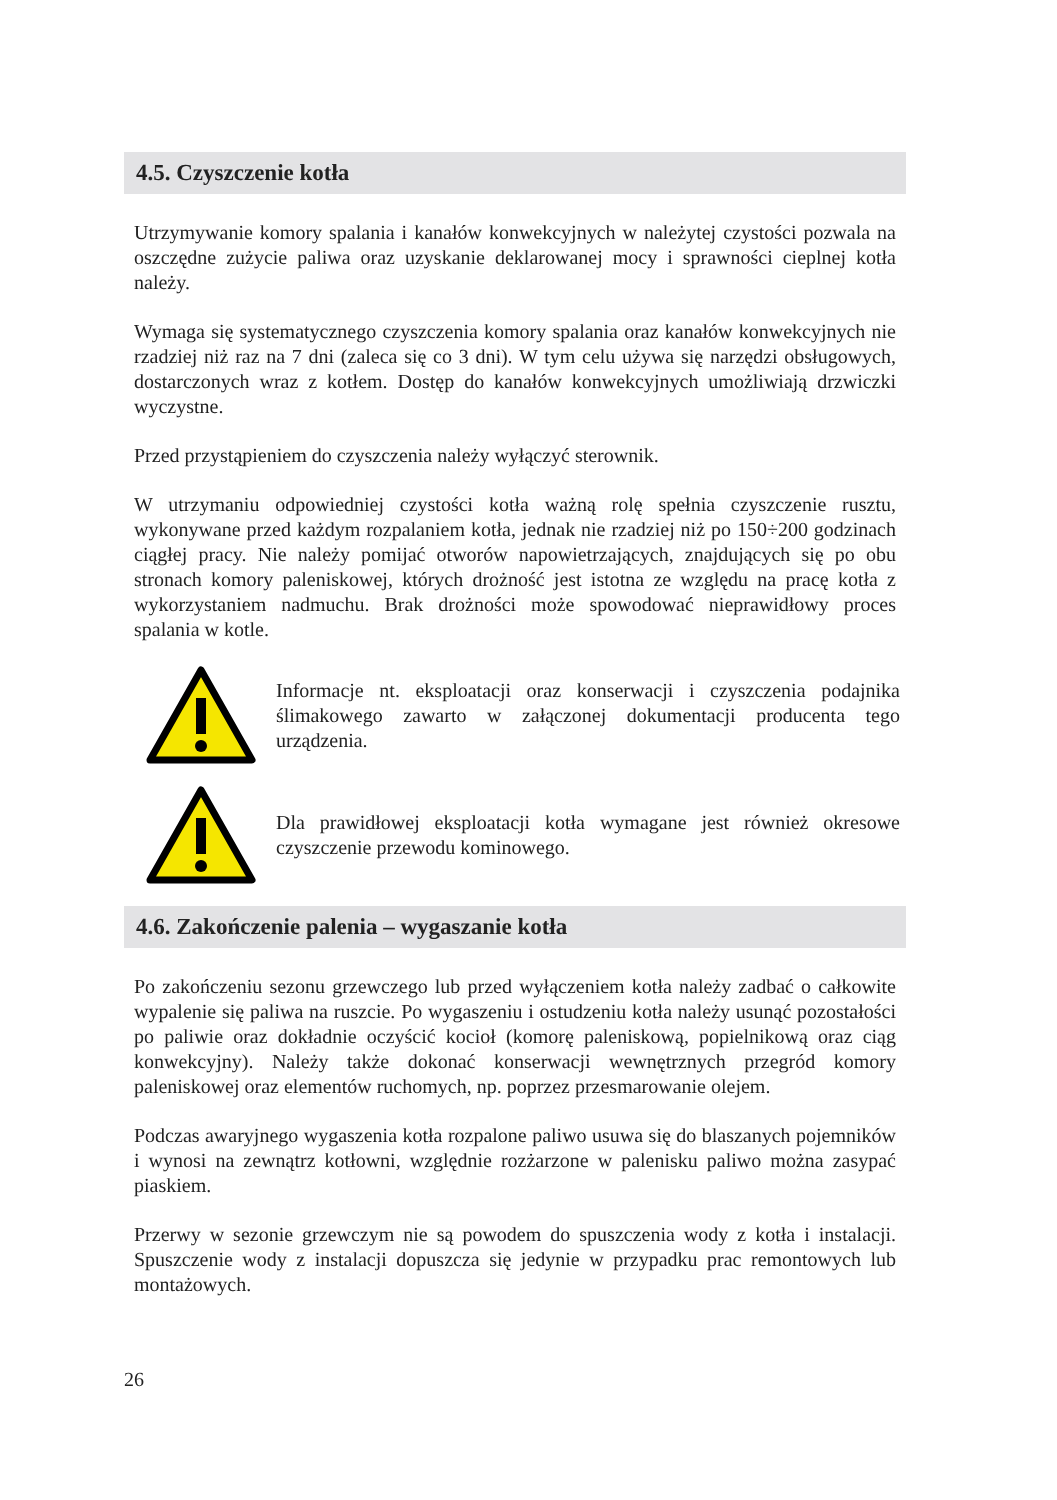4.5. Czyszczenie kotła
Utrzymywanie komory spalania i kanałów konwekcyjnych w należytej czystości pozwala na oszczędne zużycie paliwa oraz uzyskanie deklarowanej mocy i sprawności cieplnej kotła należy.
Wymaga się systematycznego czyszczenia komory spalania oraz kanałów konwekcyjnych nie rzadziej niż raz na 7 dni (zaleca się co 3 dni). W tym celu używa się narzędzi obsługowych, dostarczonych wraz z kotłem. Dostęp do kanałów konwekcyjnych umożliwiają drzwiczki wyczystne.
Przed przystąpieniem do czyszczenia należy wyłączyć sterownik.
W utrzymaniu odpowiedniej czystości kotła ważną rolę spełnia czyszczenie rusztu, wykonywane przed każdym rozpalaniem kotła, jednak nie rzadziej niż po 150÷200 godzinach ciągłej pracy. Nie należy pomijać otworów napowietrzających, znajdujących się po obu stronach komory paleniskowej, których drożność jest istotna ze względu na pracę kotła z wykorzystaniem nadmuchu. Brak drożności może spowodować nieprawidłowy proces spalania w kotle.
Informacje nt. eksploatacji oraz konserwacji i czyszczenia podajnika ślimakowego zawarto w załączonej dokumentacji producenta tego urządzenia.
Dla prawidłowej eksploatacji kotła wymagane jest również okresowe czyszczenie przewodu kominowego.
4.6. Zakończenie palenia – wygaszanie kotła
Po zakończeniu sezonu grzewczego lub przed wyłączeniem kotła należy zadbać o całkowite wypalenie się paliwa na ruszcie. Po wygaszeniu i ostudzeniu kotła należy usunąć pozostałości po paliwie oraz dokładnie oczyścić kocioł (komorę paleniskową, popielnikową oraz ciąg konwekcyjny). Należy także dokonać konserwacji wewnętrznych przegród komory paleniskowej oraz elementów ruchomych, np. poprzez przesmarowanie olejem.
Podczas awaryjnego wygaszenia kotła rozpalone paliwo usuwa się do blaszanych pojemników i wynosi na zewnątrz kotłowni, względnie rozżarzone w palenisku paliwo można zasypać piaskiem.
Przerwy w sezonie grzewczym nie są powodem do spuszczenia wody z kotła i instalacji. Spuszczenie wody z instalacji dopuszcza się jedynie w przypadku prac remontowych lub montażowych.
26